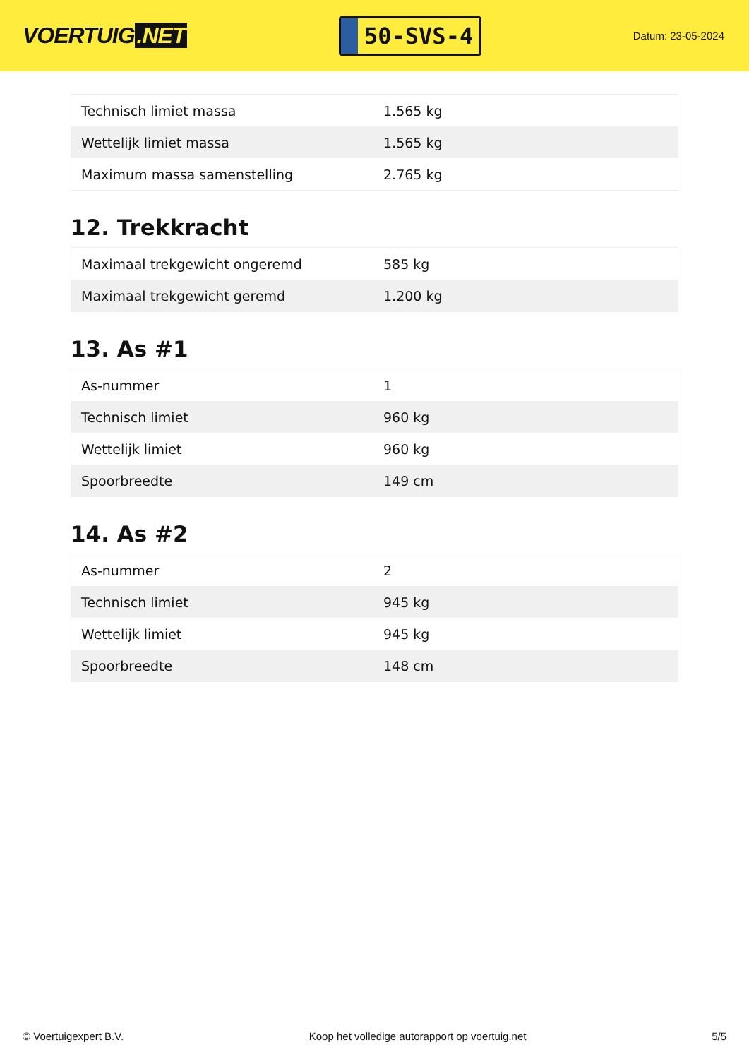VOERTUIG.NET
50-SVS-4
Datum: 23-05-2024
| Technisch limiet massa | 1.565 kg |
| Wettelijk limiet massa | 1.565 kg |
| Maximum massa samenstelling | 2.765 kg |
12. Trekkracht
| Maximaal trekgewicht ongeremd | 585 kg |
| Maximaal trekgewicht geremd | 1.200 kg |
13. As #1
| As-nummer | 1 |
| Technisch limiet | 960 kg |
| Wettelijk limiet | 960 kg |
| Spoorbreedte | 149 cm |
14. As #2
| As-nummer | 2 |
| Technisch limiet | 945 kg |
| Wettelijk limiet | 945 kg |
| Spoorbreedte | 148 cm |
© Voertuigexpert B.V. Koop het volledige autorapport op voertuig.net 5/5